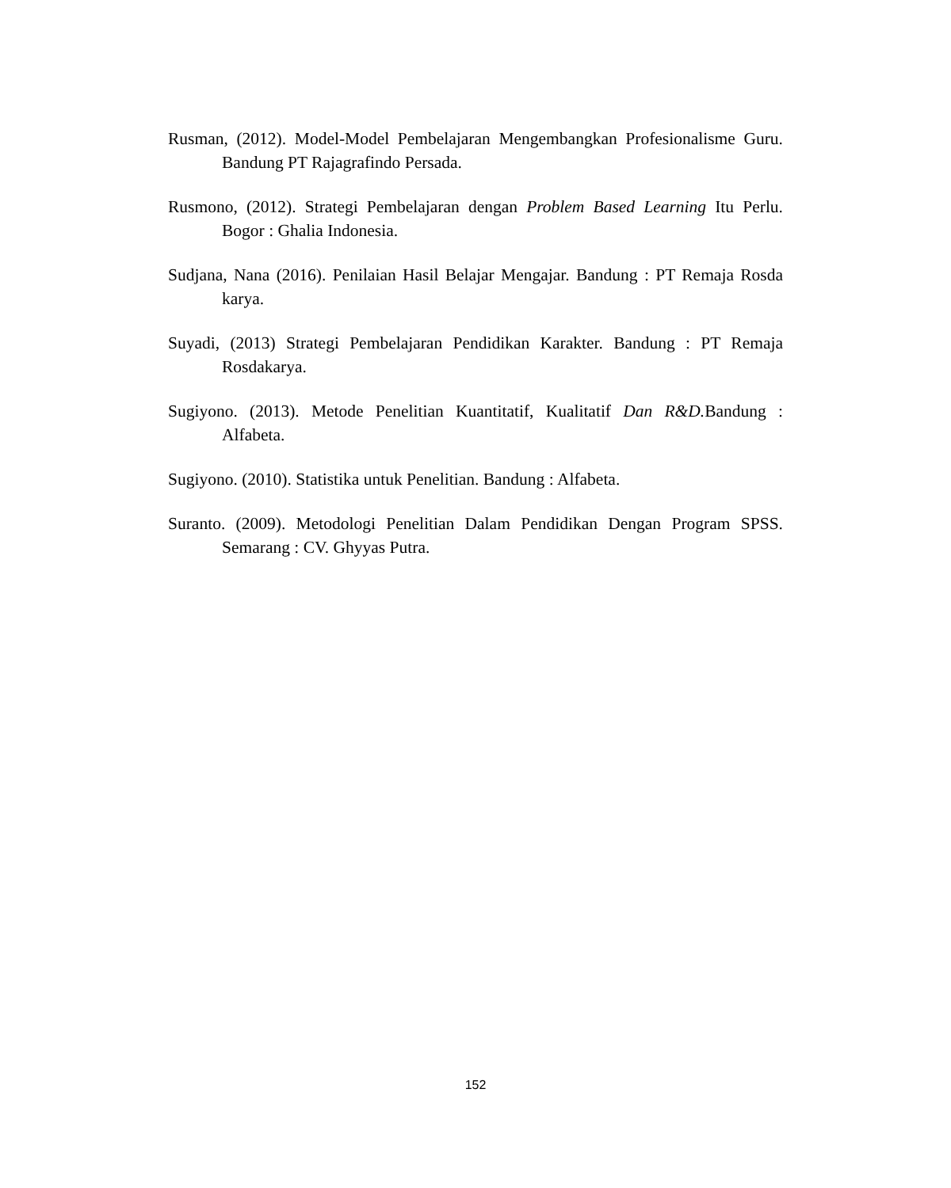Rusman, (2012). Model-Model Pembelajaran Mengembangkan Profesionalisme Guru. Bandung PT Rajagrafindo Persada.
Rusmono, (2012). Strategi Pembelajaran dengan Problem Based Learning Itu Perlu. Bogor : Ghalia Indonesia.
Sudjana, Nana (2016). Penilaian Hasil Belajar Mengajar. Bandung : PT Remaja Rosda karya.
Suyadi, (2013) Strategi Pembelajaran Pendidikan Karakter. Bandung : PT Remaja Rosdakarya.
Sugiyono. (2013). Metode Penelitian Kuantitatif, Kualitatif Dan R&D. Bandung : Alfabeta.
Sugiyono. (2010). Statistika untuk Penelitian. Bandung : Alfabeta.
Suranto. (2009). Metodologi Penelitian Dalam Pendidikan Dengan Program SPSS. Semarang : CV. Ghyyas Putra.
152